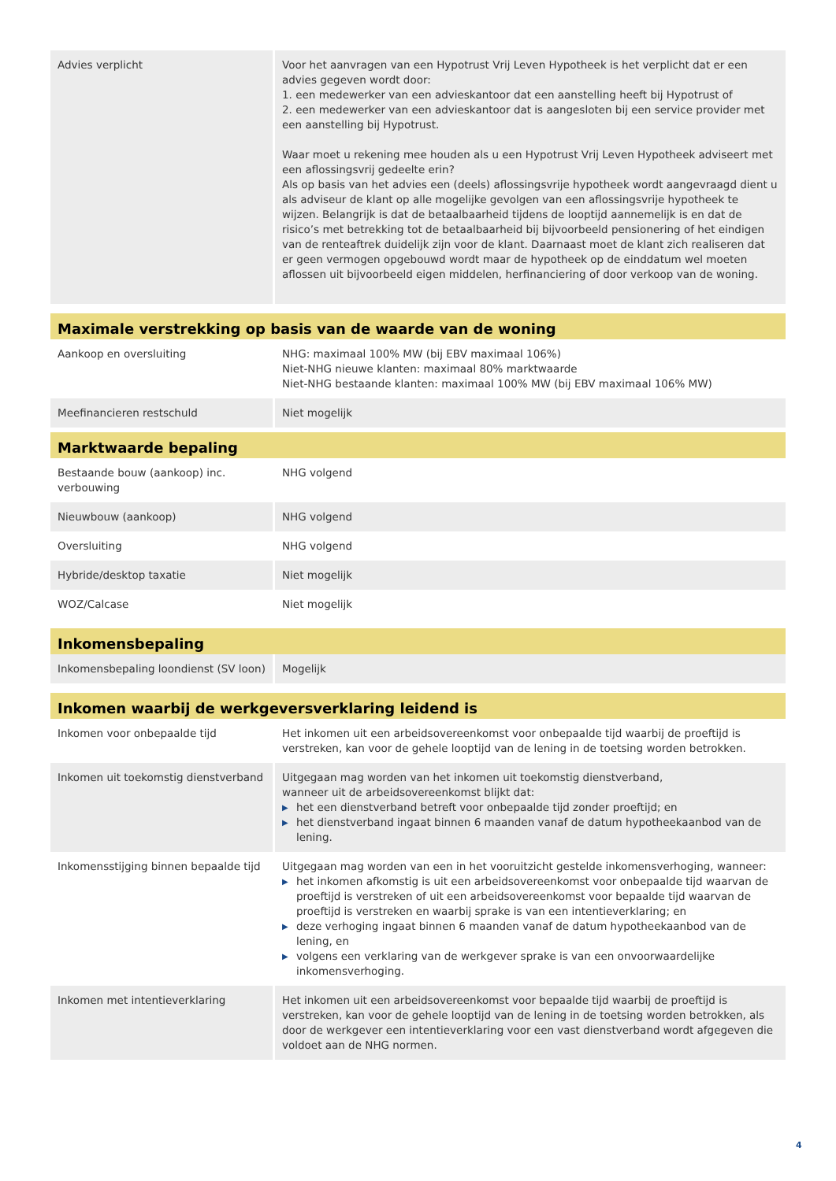| Advies verplicht | Voor het aanvragen van een Hypotrust Vrij Leven Hypotheek is het verplicht dat er een advies gegeven wordt door: 1. een medewerker van een advieskantoor dat een aanstelling heeft bij Hypotrust of 2. een medewerker van een advieskantoor dat is aangesloten bij een service provider met een aanstelling bij Hypotrust. Waar moet u rekening mee houden als u een Hypotrust Vrij Leven Hypotheek adviseert met een aflossingsvrij gedeelte erin? Als op basis van het advies een (deels) aflossingsvrije hypotheek wordt aangevraagd dient u als adviseur de klant op alle mogelijke gevolgen van een aflossingsvrije hypotheek te wijzen. Belangrijk is dat de betaalbaarheid tijdens de looptijd aannemelijk is en dat de risico’s met betrekking tot de betaalbaarheid bij bijvoorbeeld pensionering of het eindigen van de renteaftrek duidelijk zijn voor de klant. Daarnaast moet de klant zich realiseren dat er geen vermogen opgebouwd wordt maar de hypotheek op de einddatum wel moeten aflossen uit bijvoorbeeld eigen middelen, herfinanciering of door verkoop van de woning. |
| Maximale verstrekking op basis van de waarde van de woning | |
| Aankoop en oversluiting | NHG: maximaal 100% MW (bij EBV maximaal 106%) Niet-NHG nieuwe klanten: maximaal 80% marktwaarde Niet-NHG bestaande klanten: maximaal 100% MW (bij EBV maximaal 106% MW) |
| Meefinancieren restschuld | Niet mogelijk |
| Marktwaarde bepaling | |
| Bestaande bouw (aankoop) inc. verbouwing | NHG volgend |
| Nieuwbouw (aankoop) | NHG volgend |
| Oversluiting | NHG volgend |
| Hybride/desktop taxatie | Niet mogelijk |
| WOZ/Calcase | Niet mogelijk |
| Inkomensbepaling | |
| Inkomensbepaling loondienst (SV loon) | Mogelijk |
| Inkomen waarbij de werkgeversverklaring leidend is | |
| Inkomen voor onbepaalde tijd | Het inkomen uit een arbeidsovereenkomst voor onbepaalde tijd waarbij de proeftijd is verstreken, kan voor de gehele looptijd van de lening in de toetsing worden betrokken. |
| Inkomen uit toekomstig dienstverband | Uitgegaan mag worden van het inkomen uit toekomstig dienstverband, wanneer uit de arbeidsovereenkomst blijkt dat: ▶ het een dienstverband betreft voor onbepaalde tijd zonder proeftijd; en ▶ het dienstverband ingaat binnen 6 maanden vanaf de datum hypotheekaanbod van de lening. |
| Inkomensstijging binnen bepaalde tijd | Uitgegaan mag worden van een in het vooruitzicht gestelde inkomensverhoging, wanneer: ▶ het inkomen afkomstig is uit een arbeidsovereenkomst voor onbepaalde tijd waarvan de proeftijd is verstreken of uit een arbeidsovereenkomst voor bepaalde tijd waarvan de proeftijd is verstreken en waarbij sprake is van een intentieverklaring; en ▶ deze verhoging ingaat binnen 6 maanden vanaf de datum hypotheekaanbod van de lening, en ▶ volgens een verklaring van de werkgever sprake is van een onvoorwaardelijke inkomensverhoging. |
| Inkomen met intentieverklaring | Het inkomen uit een arbeidsovereenkomst voor bepaalde tijd waarbij de proeftijd is verstreken, kan voor de gehele looptijd van de lening in de toetsing worden betrokken, als door de werkgever een intentieverklaring voor een vast dienstverband wordt afgegeven die voldoet aan de NHG normen. |
4